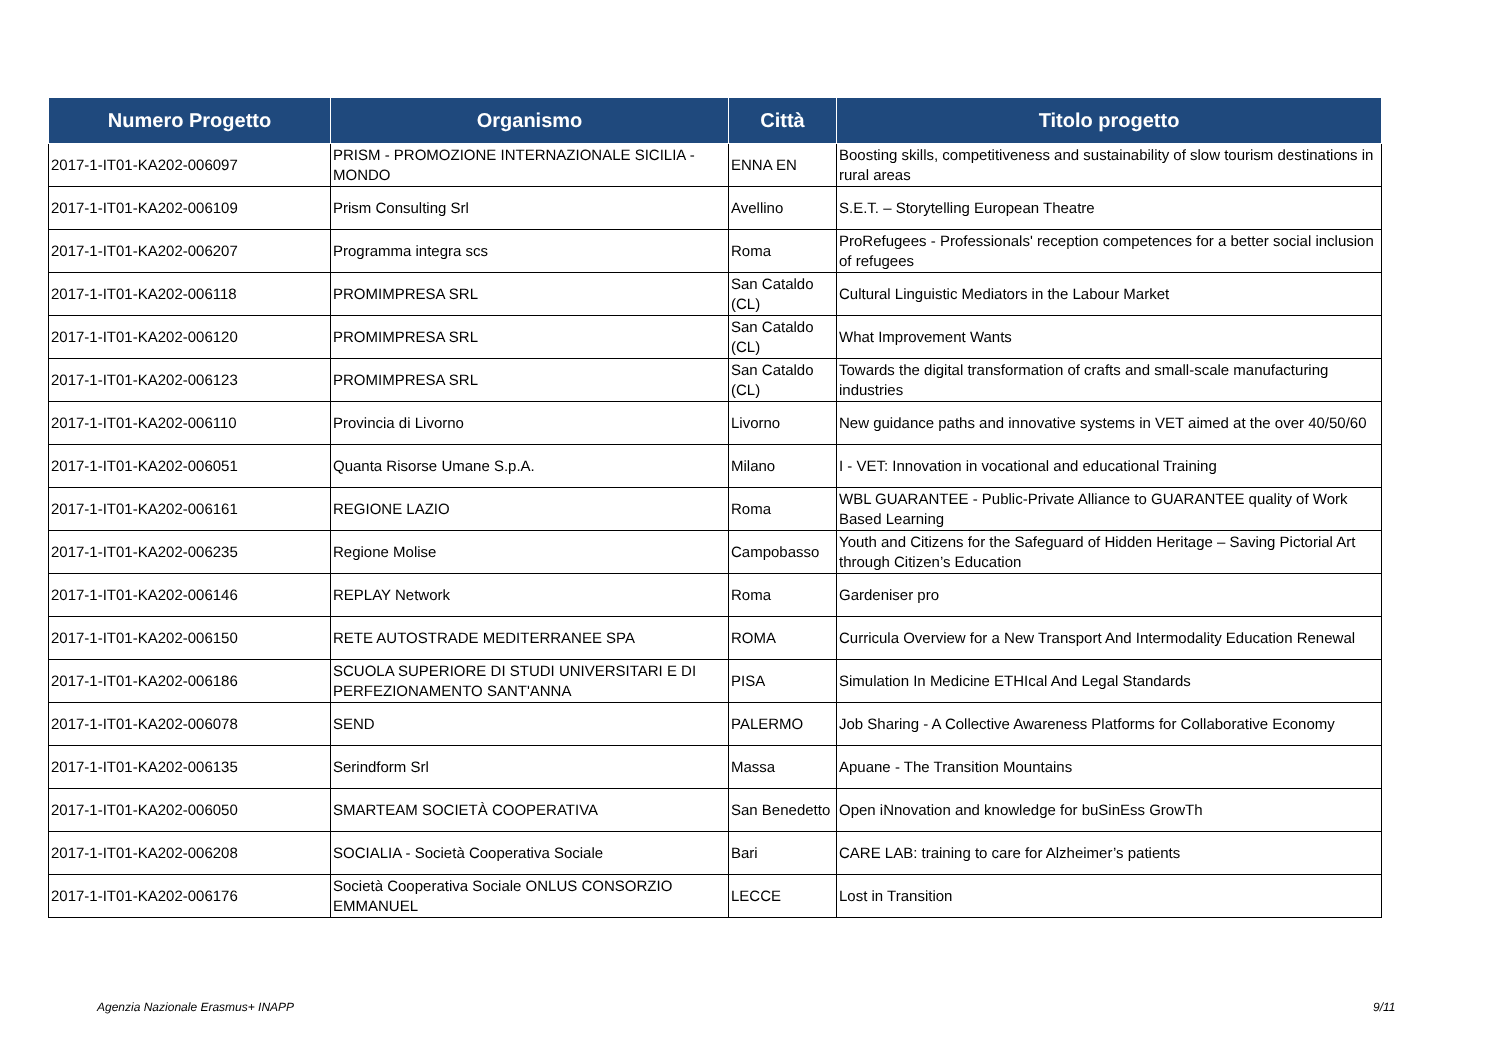| Numero Progetto | Organismo | Città | Titolo progetto |
| --- | --- | --- | --- |
| 2017-1-IT01-KA202-006097 | PRISM - PROMOZIONE INTERNAZIONALE SICILIA - MONDO | ENNA EN | Boosting skills, competitiveness and sustainability of slow tourism destinations in rural areas |
| 2017-1-IT01-KA202-006109 | Prism Consulting Srl | Avellino | S.E.T. – Storytelling European Theatre |
| 2017-1-IT01-KA202-006207 | Programma integra scs | Roma | ProRefugees - Professionals' reception competences for a better social inclusion of refugees |
| 2017-1-IT01-KA202-006118 | PROMIMPRESA SRL | San Cataldo (CL) | Cultural Linguistic Mediators in the Labour Market |
| 2017-1-IT01-KA202-006120 | PROMIMPRESA SRL | San Cataldo (CL) | What Improvement Wants |
| 2017-1-IT01-KA202-006123 | PROMIMPRESA SRL | San Cataldo (CL) | Towards the digital transformation of crafts and small-scale manufacturing industries |
| 2017-1-IT01-KA202-006110 | Provincia di Livorno | Livorno | New guidance paths and innovative systems in VET aimed at the over 40/50/60 |
| 2017-1-IT01-KA202-006051 | Quanta Risorse Umane S.p.A. | Milano | I - VET: Innovation in vocational and educational Training |
| 2017-1-IT01-KA202-006161 | REGIONE LAZIO | Roma | WBL GUARANTEE - Public-Private Alliance to GUARANTEE quality of Work Based Learning |
| 2017-1-IT01-KA202-006235 | Regione Molise | Campobasso | Youth and Citizens for the Safeguard of Hidden Heritage – Saving Pictorial Art through Citizen’s Education |
| 2017-1-IT01-KA202-006146 | REPLAY Network | Roma | Gardeniser pro |
| 2017-1-IT01-KA202-006150 | RETE AUTOSTRADE MEDITERRANEE SPA | ROMA | Curricula Overview for a New Transport And Intermodality Education Renewal |
| 2017-1-IT01-KA202-006186 | SCUOLA SUPERIORE DI STUDI UNIVERSITARI E DI PERFEZIONAMENTO SANT'ANNA | PISA | Simulation In Medicine ETHIcal And Legal Standards |
| 2017-1-IT01-KA202-006078 | SEND | PALERMO | Job Sharing - A Collective Awareness Platforms for Collaborative Economy |
| 2017-1-IT01-KA202-006135 | Serindform Srl | Massa | Apuane - The Transition Mountains |
| 2017-1-IT01-KA202-006050 | SMARTEAM SOCIETÀ COOPERATIVA | San Benedetto | Open iNnovation and knowledge for buSinEss GrowTh |
| 2017-1-IT01-KA202-006208 | SOCIALIA - Società Cooperativa Sociale | Bari | CARE LAB: training to care for Alzheimer’s patients |
| 2017-1-IT01-KA202-006176 | Società Cooperativa Sociale ONLUS CONSORZIO EMMANUEL | LECCE | Lost in Transition |
Agenzia Nazionale Erasmus+ INAPP
9/11